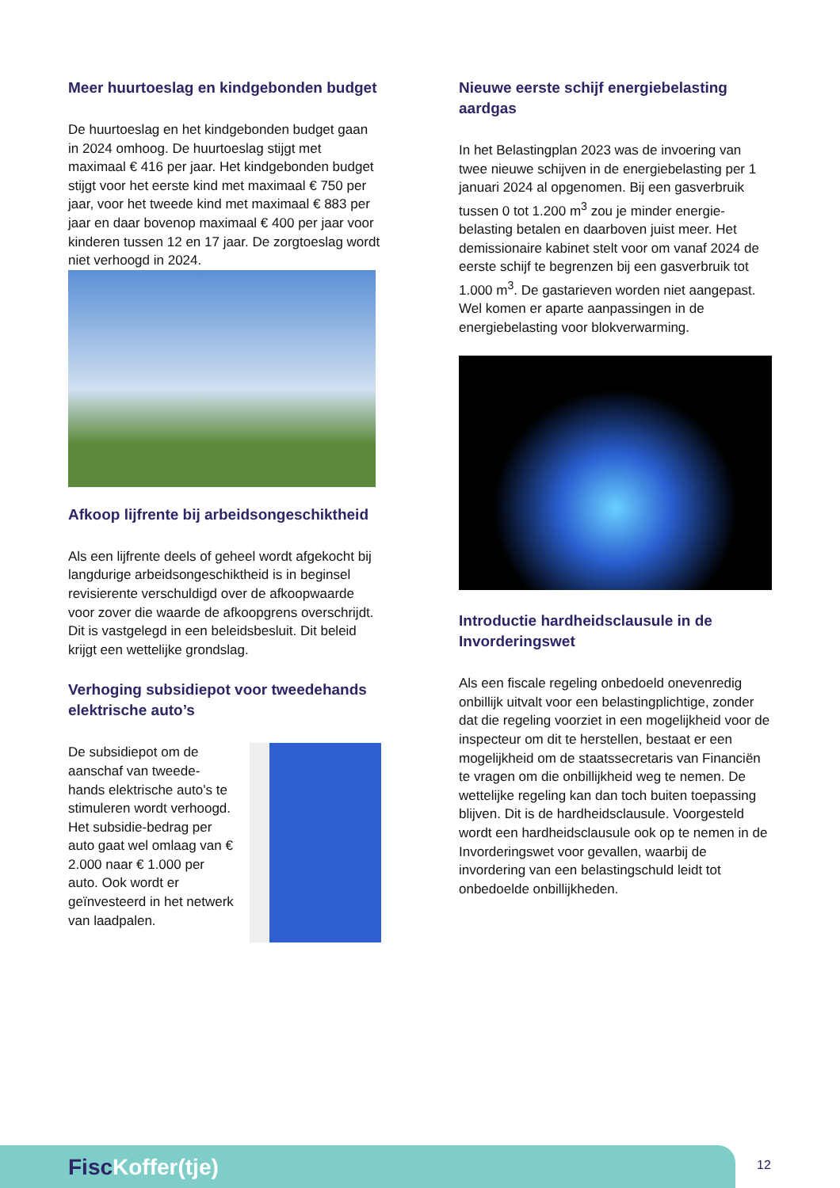Meer huurtoeslag en kindgebonden budget
De huurtoeslag en het kindgebonden budget gaan in 2024 omhoog. De huurtoeslag stijgt met maximaal € 416 per jaar. Het kindgebonden budget stijgt voor het eerste kind met maximaal € 750 per jaar, voor het tweede kind met maximaal € 883 per jaar en daar bovenop maximaal € 400 per jaar voor kinderen tussen 12 en 17 jaar. De zorgtoeslag wordt niet verhoogd in 2024.
Afkoop lijfrente bij arbeidsongeschiktheid
Als een lijfrente deels of geheel wordt afgekocht bij langdurige arbeidsongeschiktheid is in beginsel revisierente verschuldigd over de afkoopwaarde voor zover die waarde de afkoopgrens overschrijdt. Dit is vastgelegd in een beleidsbesluit. Dit beleid krijgt een wettelijke grondslag.
Verhoging subsidiepot voor tweedehands elektrische auto’s
De subsidiepot om de aanschaf van tweede-hands elektrische auto’s te stimuleren wordt verhoogd. Het subsidie-bedrag per auto gaat wel omlaag van € 2.000 naar € 1.000 per auto. Ook wordt er geïnvesteerd in het netwerk van laadpalen.
Nieuwe eerste schijf energiebelasting aardgas
In het Belastingplan 2023 was de invoering van twee nieuwe schijven in de energiebelasting per 1 januari 2024 al opgenomen. Bij een gasverbruik tussen 0 tot 1.200 m<sup>3</sup> zou je minder energie-belasting betalen en daarboven juist meer. Het demissionaire kabinet stelt voor om vanaf 2024 de eerste schijf te begrenzen bij een gasverbruik tot 1.000 m<sup>3</sup>. De gastarieven worden niet aangepast. Wel komen er aparte aanpassingen in de energiebelasting voor blokverwarming.
Introductie hardheidsclausule in de Invorderingswet
Als een fiscale regeling onbedoeld onevenredig onbillijk uitvalt voor een belastingplichtige, zonder dat die regeling voorziet in een mogelijkheid voor de inspecteur om dit te herstellen, bestaat er een mogelijkheid om de staatssecretaris van Financiën te vragen om die onbillijkheid weg te nemen. De wettelijke regeling kan dan toch buiten toepassing blijven. Dit is de hardheidsclausule. Voorgesteld wordt een hardheidsclausule ook op te nemen in de Invorderingswet voor gevallen, waarbij de invordering van een belastingschuld leidt tot onbedoelde onbillijkheden.
FiscKoffer(tje) 12